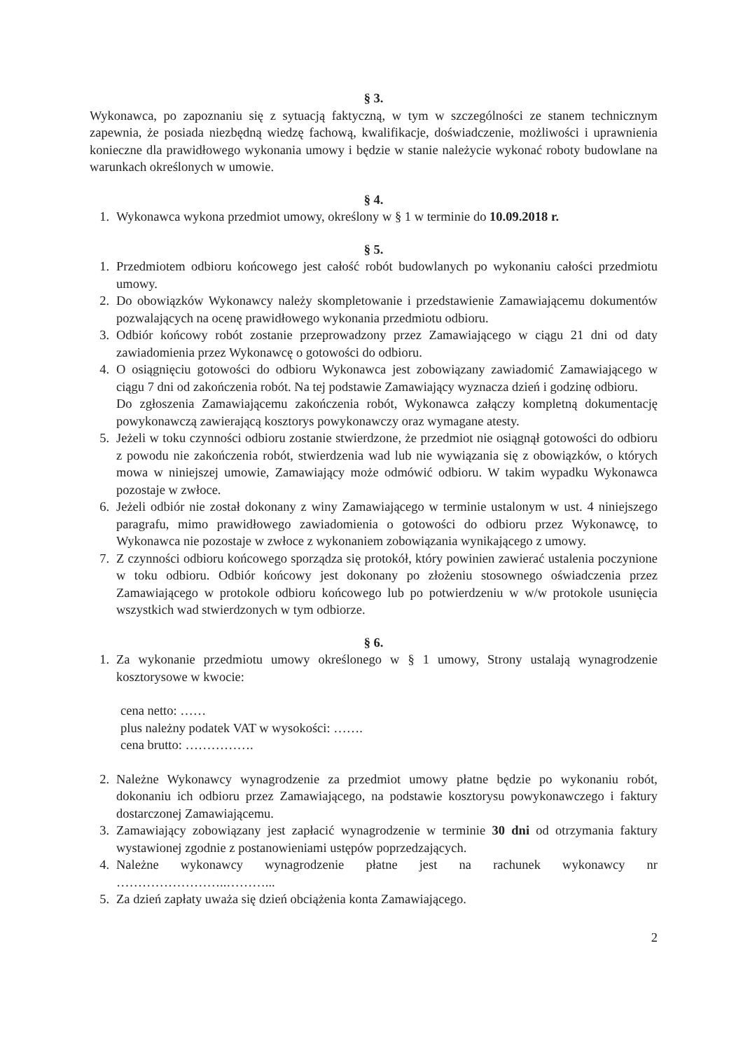§ 3.
Wykonawca, po zapoznaniu się z sytuacją faktyczną, w tym w szczególności ze stanem technicznym zapewnia, że posiada niezbędną wiedzę fachową, kwalifikacje, doświadczenie, możliwości i uprawnienia konieczne dla prawidłowego wykonania umowy i będzie w stanie należycie wykonać roboty budowlane na warunkach określonych w umowie.
§ 4.
1. Wykonawca wykona przedmiot umowy, określony w § 1 w terminie do 10.09.2018 r.
§ 5.
1. Przedmiotem odbioru końcowego jest całość robót budowlanych po wykonaniu całości przedmiotu umowy.
2. Do obowiązków Wykonawcy należy skompletowanie i przedstawienie Zamawiającemu dokumentów pozwalających na ocenę prawidłowego wykonania przedmiotu odbioru.
3. Odbiór końcowy robót zostanie przeprowadzony przez Zamawiającego w ciągu 21 dni od daty zawiadomienia przez Wykonawcę o gotowości do odbioru.
4. O osiągnięciu gotowości do odbioru Wykonawca jest zobowiązany zawiadomić Zamawiającego w ciągu 7 dni od zakończenia robót. Na tej podstawie Zamawiający wyznacza dzień i godzinę odbioru.
Do zgłoszenia Zamawiającemu zakończenia robót, Wykonawca załączy kompletną dokumentację powykonawczą zawierającą kosztorys powykonawczy oraz wymagane atesty.
5. Jeżeli w toku czynności odbioru zostanie stwierdzone, że przedmiot nie osiągnął gotowości do odbioru z powodu nie zakończenia robót, stwierdzenia wad lub nie wywiązania się z obowiązków, o których mowa w niniejszej umowie, Zamawiający może odmówić odbioru. W takim wypadku Wykonawca pozostaje w zwłoce.
6. Jeżeli odbiór nie został dokonany z winy Zamawiającego w terminie ustalonym w ust. 4 niniejszego paragrafu, mimo prawidłowego zawiadomienia o gotowości do odbioru przez Wykonawcę, to Wykonawca nie pozostaje w zwłoce z wykonaniem zobowiązania wynikającego z umowy.
7. Z czynności odbioru końcowego sporządza się protokół, który powinien zawierać ustalenia poczynione w toku odbioru. Odbiór końcowy jest dokonany po złożeniu stosownego oświadczenia przez Zamawiającego w protokole odbioru końcowego lub po potwierdzeniu w w/w protokole usunięcia wszystkich wad stwierdzonych w tym odbiorze.
§ 6.
1. Za wykonanie przedmiotu umowy określonego w § 1 umowy, Strony ustalają wynagrodzenie kosztorysowe w kwocie:
cena netto: ……
plus należny podatek VAT w wysokości: …….
cena brutto: …………….
2. Należne Wykonawcy wynagrodzenie za przedmiot umowy płatne będzie po wykonaniu robót, dokonaniu ich odbioru przez Zamawiającego, na podstawie kosztorysu powykonawczego i faktury dostarczonej Zamawiającemu.
3. Zamawiający zobowiązany jest zapłacić wynagrodzenie w terminie 30 dni od otrzymania faktury wystawionej zgodnie z postanowieniami ustępów poprzedzających.
4. Należne wykonawcy wynagrodzenie płatne jest na rachunek wykonawcy nr ……………………..………...
5. Za dzień zapłaty uważa się dzień obciążenia konta Zamawiającego.
2